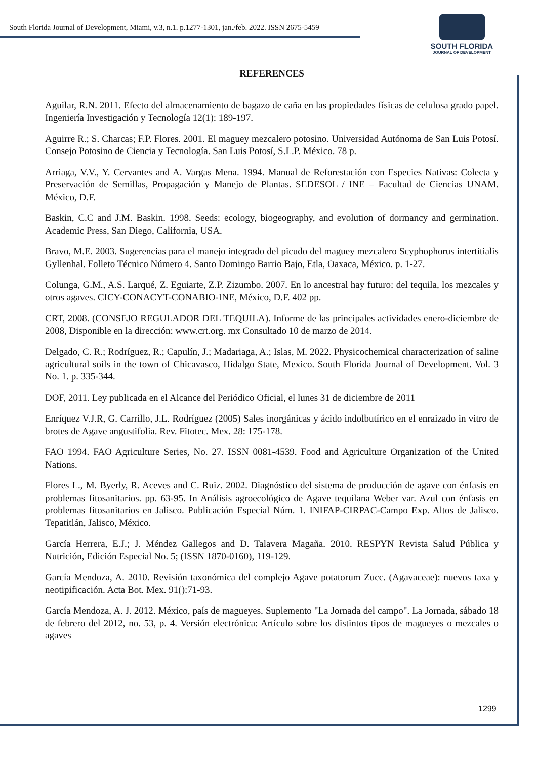South Florida Journal of Development, Miami, v.3, n.1. p.1277-1301, jan./feb. 2022. ISSN 2675-5459
SOUTH FLORIDA
JOURNAL OF DEVELOPMENT
REFERENCES
Aguilar, R.N. 2011. Efecto del almacenamiento de bagazo de caña en las propiedades físicas de celulosa grado papel. Ingeniería Investigación y Tecnología 12(1): 189-197.
Aguirre R.; S. Charcas; F.P. Flores. 2001. El maguey mezcalero potosino. Universidad Autónoma de San Luis Potosí. Consejo Potosino de Ciencia y Tecnología. San Luis Potosí, S.L.P. México. 78 p.
Arriaga, V.V., Y. Cervantes and A. Vargas Mena. 1994. Manual de Reforestación con Especies Nativas: Colecta y Preservación de Semillas, Propagación y Manejo de Plantas. SEDESOL / INE – Facultad de Ciencias UNAM. México, D.F.
Baskin, C.C and J.M. Baskin. 1998. Seeds: ecology, biogeography, and evolution of dormancy and germination. Academic Press, San Diego, California, USA.
Bravo, M.E. 2003. Sugerencias para el manejo integrado del picudo del maguey mezcalero Scyphophorus intertitialis Gyllenhal. Folleto Técnico Número 4. Santo Domingo Barrio Bajo, Etla, Oaxaca, México. p. 1-27.
Colunga, G.M., A.S. Larqué, Z. Eguiarte, Z.P. Zizumbo. 2007. En lo ancestral hay futuro: del tequila, los mezcales y otros agaves. CICY-CONACYT-CONABIO-INE, México, D.F. 402 pp.
CRT, 2008. (CONSEJO REGULADOR DEL TEQUILA). Informe de las principales actividades enero-diciembre de 2008, Disponible en la dirección: www.crt.org. mx Consultado 10 de marzo de 2014.
Delgado, C. R.; Rodríguez, R.; Capulín, J.; Madariaga, A.; Islas, M. 2022. Physicochemical characterization of saline agricultural soils in the town of Chicavasco, Hidalgo State, Mexico. South Florida Journal of Development. Vol. 3 No. 1. p. 335-344.
DOF, 2011. Ley publicada en el Alcance del Periódico Oficial, el lunes 31 de diciembre de 2011
Enríquez V.J.R, G. Carrillo, J.L. Rodríguez (2005) Sales inorgánicas y ácido indolbutírico en el enraizado in vitro de brotes de Agave angustifolia. Rev. Fitotec. Mex. 28: 175-178.
FAO 1994. FAO Agriculture Series, No. 27. ISSN 0081-4539. Food and Agriculture Organization of the United Nations.
Flores L., M. Byerly, R. Aceves and C. Ruiz. 2002. Diagnóstico del sistema de producción de agave con énfasis en problemas fitosanitarios. pp. 63-95. In Análisis agroecológico de Agave tequilana Weber var. Azul con énfasis en problemas fitosanitarios en Jalisco. Publicación Especial Núm. 1. INIFAP-CIRPAC-Campo Exp. Altos de Jalisco. Tepatitlán, Jalisco, México.
García Herrera, E.J.; J. Méndez Gallegos and D. Talavera Magaña. 2010. RESPYN Revista Salud Pública y Nutrición, Edición Especial No. 5; (ISSN 1870-0160), 119-129.
García Mendoza, A. 2010. Revisión taxonómica del complejo Agave potatorum Zucc. (Agavaceae): nuevos taxa y neotipificación. Acta Bot. Mex. 91():71-93.
García Mendoza, A. J. 2012. México, país de magueyes. Suplemento "La Jornada del campo". La Jornada, sábado 18 de febrero del 2012, no. 53, p. 4. Versión electrónica: Artículo sobre los distintos tipos de magueyes o mezcales o agaves
1299